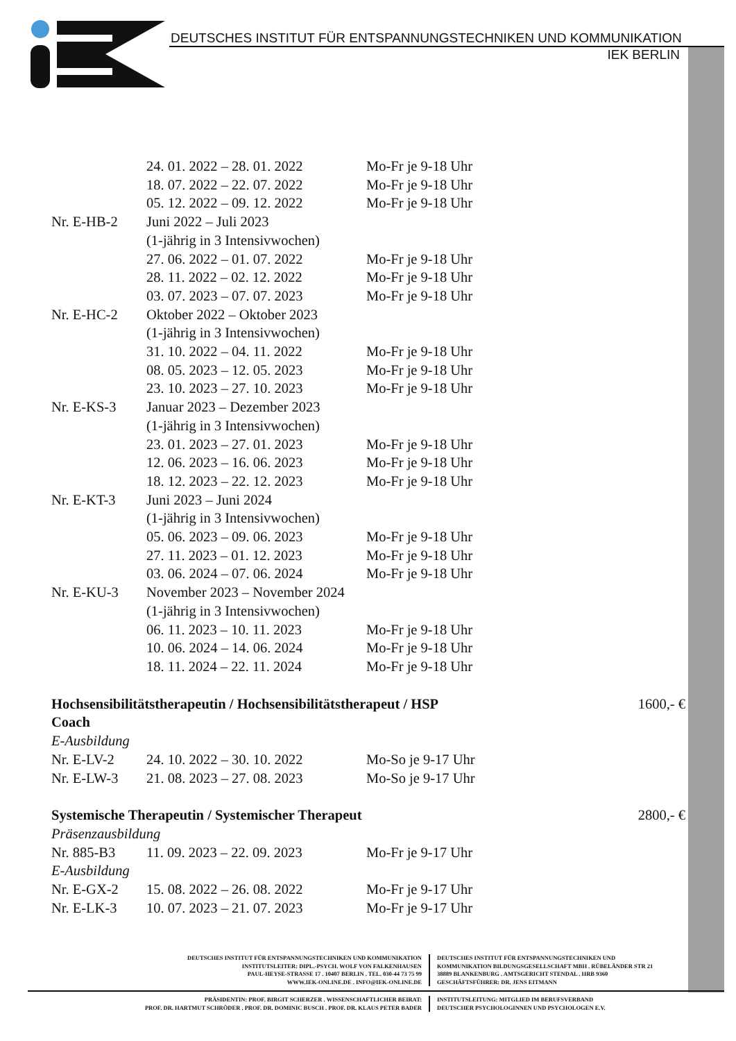DEUTSCHES INSTITUT FÜR ENTSPANNUNGSTECHNIKEN UND KOMMUNIKATION
IEK BERLIN
| | 24. 01. 2022 – 28. 01. 2022 | Mo-Fr je 9-18 Uhr |
| | 18. 07. 2022 – 22. 07. 2022 | Mo-Fr je 9-18 Uhr |
| | 05. 12. 2022 – 09. 12. 2022 | Mo-Fr je 9-18 Uhr |
| Nr. E-HB-2 | Juni 2022 – Juli 2023 | |
| | (1-jährig in 3 Intensivwochen) | |
| | 27. 06. 2022 – 01. 07. 2022 | Mo-Fr je 9-18 Uhr |
| | 28. 11. 2022 – 02. 12. 2022 | Mo-Fr je 9-18 Uhr |
| | 03. 07. 2023 – 07. 07. 2023 | Mo-Fr je 9-18 Uhr |
| Nr. E-HC-2 | Oktober 2022 – Oktober 2023 | |
| | (1-jährig in 3 Intensivwochen) | |
| | 31. 10. 2022 – 04. 11. 2022 | Mo-Fr je 9-18 Uhr |
| | 08. 05. 2023 – 12. 05. 2023 | Mo-Fr je 9-18 Uhr |
| | 23. 10. 2023 – 27. 10. 2023 | Mo-Fr je 9-18 Uhr |
| Nr. E-KS-3 | Januar 2023 – Dezember 2023 | |
| | (1-jährig in 3 Intensivwochen) | |
| | 23. 01. 2023 – 27. 01. 2023 | Mo-Fr je 9-18 Uhr |
| | 12. 06. 2023 – 16. 06. 2023 | Mo-Fr je 9-18 Uhr |
| | 18. 12. 2023 – 22. 12. 2023 | Mo-Fr je 9-18 Uhr |
| Nr. E-KT-3 | Juni 2023 – Juni 2024 | |
| | (1-jährig in 3 Intensivwochen) | |
| | 05. 06. 2023 – 09. 06. 2023 | Mo-Fr je 9-18 Uhr |
| | 27. 11. 2023 – 01. 12. 2023 | Mo-Fr je 9-18 Uhr |
| | 03. 06. 2024 – 07. 06. 2024 | Mo-Fr je 9-18 Uhr |
| Nr. E-KU-3 | November 2023 – November 2024 | |
| | (1-jährig in 3 Intensivwochen) | |
| | 06. 11. 2023 – 10. 11. 2023 | Mo-Fr je 9-18 Uhr |
| | 10. 06. 2024 – 14. 06. 2024 | Mo-Fr je 9-18 Uhr |
| | 18. 11. 2024 – 22. 11. 2024 | Mo-Fr je 9-18 Uhr |
Hochsensibilitätstherapeutin / Hochsensibilitätstherapeut / HSP
Coach 1600,- €
E-Ausbildung
| Nr. E-LV-2 | 24. 10. 2022 – 30. 10. 2022 | Mo-So je 9-17 Uhr |
| Nr. E-LW-3 | 21. 08. 2023 – 27. 08. 2023 | Mo-So je 9-17 Uhr |
Systemische Therapeutin / Systemischer Therapeut 2800,- €
Präsenzausbildung
| Nr. 885-B3 | 11. 09. 2023 – 22. 09. 2023 | Mo-Fr je 9-17 Uhr |
E-Ausbildung
| Nr. E-GX-2 | 15. 08. 2022 – 26. 08. 2022 | Mo-Fr je 9-17 Uhr |
| Nr. E-LK-3 | 10. 07. 2023 – 21. 07. 2023 | Mo-Fr je 9-17 Uhr |
DEUTSCHES INSTITUT FÜR ENTSPANNUNGSTECHNIKEN UND KOMMUNIKATION
INSTITUTSLEITER: DIPL.-PSYCH. WOLF VON FALKENHAUSEN
PAUL-HEYSE-STRASSE 17 . 10407 BERLIN . TEL. 030-44 73 75 99
WWW.IEK-ONLINE.DE . INFO@IEK-ONLINE.DE
DEUTSCHES INSTITUT FÜR ENTSPANNUNGSTECHNIKEN UND
KOMMUNIKATION BILDUNGSGESELLSCHAFT MBH . RÜBELÄNDER STR 21
38889 BLANKENBURG . AMTSGERICHT STENDAL . HRB 9360
GESCHÄFTSFÜHRER: DR. JENS EITMANN
PRÄSIDENTIN: PROF. BIRGIT SCHERZER . WISSENSCHAFTLICHER BEIRAT:
PROF. DR. HARTMUT SCHRÖDER . PROF. DR. DOMINIC BUSCH . PROF. DR. KLAUS PETER BADER
INSTITUTSLEITUNG: MITGLIED IM BERUFSVERBAND
DEUTSCHER PSYCHOLOGINNEN UND PSYCHOLOGEN E.V.